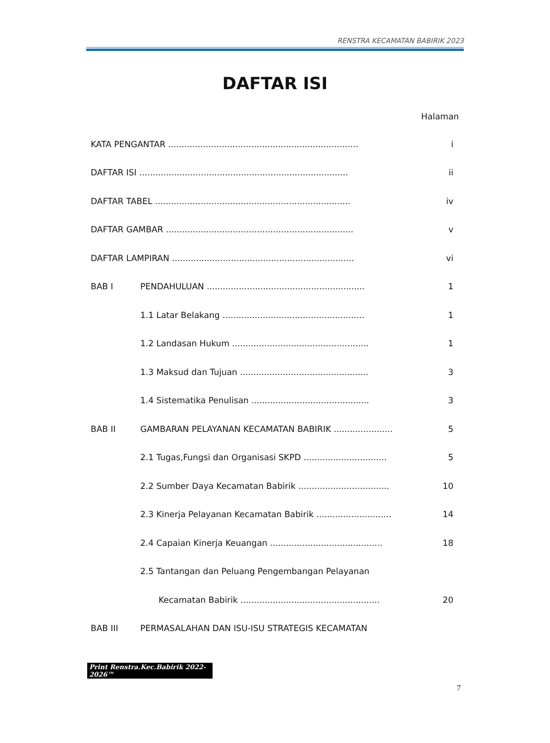RENSTRA KECAMATAN BABIRIK 2023
DAFTAR ISI
Halaman
| KATA PENGANTAR ....................................................................... | | i |
| DAFTAR ISI .............................................................................. | | ii |
| DAFTAR TABEL ......................................................................... | | iv |
| DAFTAR GAMBAR ...................................................................... | | v |
| DAFTAR LAMPIRAN .................................................................... | | vi |
| BAB I | PENDAHULUAN ........................................................... | 1 |
| | 1.1 Latar Belakang ..................................................... | 1 |
| | 1.2 Landasan Hukum ................................................... | 1 |
| | 1.3 Maksud dan Tujuan ................................................ | 3 |
| | 1.4 Sistematika Penulisan ............................................ | 3 |
| BAB II | GAMBARAN PELAYANAN KECAMATAN BABIRIK ...................... | 5 |
| | 2.1 Tugas,Fungsi dan Organisasi SKPD ............................... | 5 |
| | 2.2 Sumber Daya Kecamatan Babirik .................................. | 10 |
| | 2.3 Kinerja Pelayanan Kecamatan Babirik ............................ | 14 |
| | 2.4 Capaian Kinerja Keuangan .......................................... | 18 |
| | 2.5 Tantangan dan Peluang Pengembangan Pelayanan | |
| | Kecamatan Babirik .................................................... | 20 |
| BAB III | PERMASALAHAN DAN ISU-ISU STRATEGIS KECAMATAN | |
Print Renstra.Kec.Babirik 2022-2026™
7